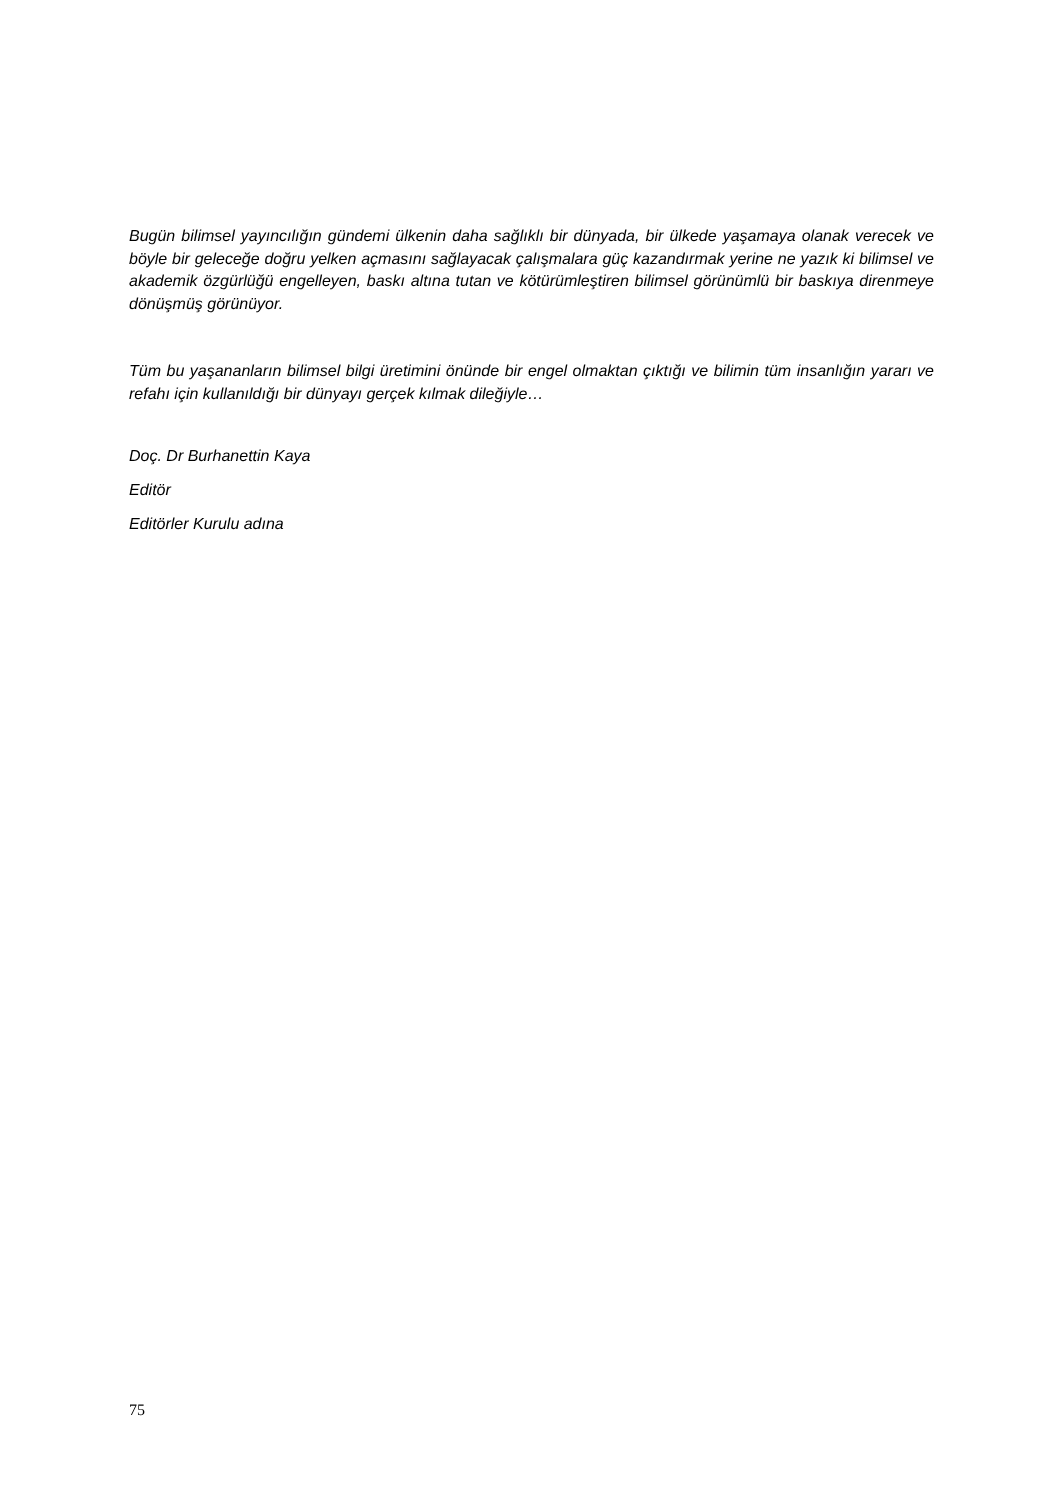Bugün bilimsel yayıncılığın gündemi ülkenin daha sağlıklı bir dünyada, bir ülkede yaşamaya olanak verecek ve böyle bir geleceğe doğru yelken açmasını sağlayacak çalışmalara güç kazandırmak yerine ne yazık ki bilimsel ve akademik özgürlüğü engelleyen, baskı altına tutan ve kötürümleştiren bilimsel görünümlü bir baskıya direnmeye dönüşmüş görünüyor.
Tüm bu yaşananların bilimsel bilgi üretimini önünde bir engel olmaktan çıktığı ve bilimin tüm insanlığın yararı ve refahı için kullanıldığı bir dünyayı gerçek kılmak dileğiyle…
Doç. Dr Burhanettin Kaya
Editör
Editörler Kurulu adına
75